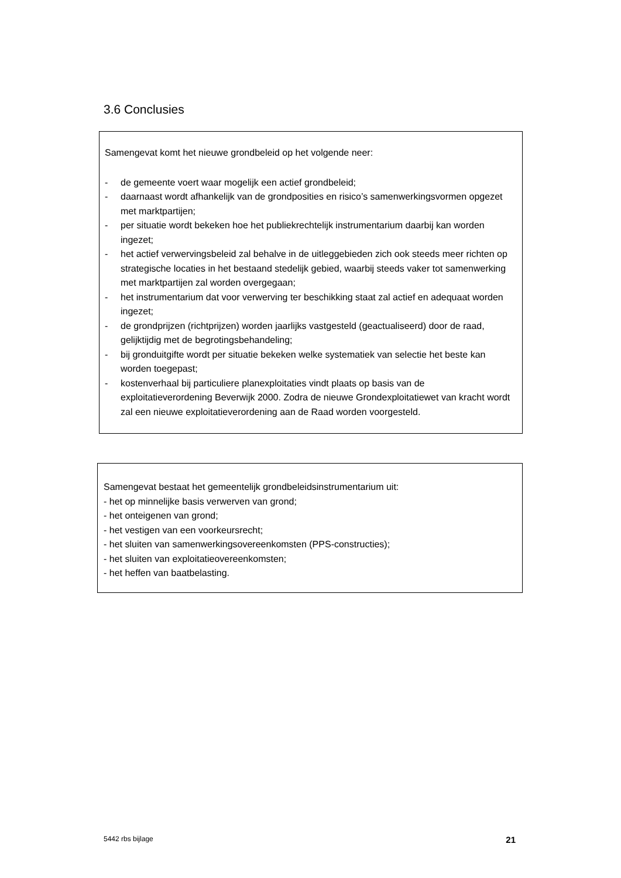3.6 Conclusies
Samengevat komt het nieuwe grondbeleid op het volgende neer:
- de gemeente voert waar mogelijk een actief grondbeleid;
- daarnaast wordt afhankelijk van de grondposities en risico’s samenwerkingsvormen opgezet met marktpartijen;
- per situatie wordt bekeken hoe het publiekrechtelijk instrumentarium daarbij kan worden ingezet;
- het actief verwervingsbeleid zal behalve in de uitleggebieden zich ook steeds meer richten op strategische locaties in het bestaand stedelijk gebied, waarbij steeds vaker tot samenwerking met marktpartijen zal worden overgegaan;
- het instrumentarium dat voor verwerving ter beschikking staat zal actief en adequaat worden ingezet;
- de grondprijzen (richtprijzen) worden jaarlijks vastgesteld (geactualiseerd) door de raad, gelijktijdig met de begrotingsbehandeling;
- bij gronduitgifte wordt per situatie bekeken welke systematiek van selectie het beste kan worden toegepast;
- kostenverhaal bij particuliere planexploitaties vindt plaats op basis van de exploitatieverordening Beverwijk 2000. Zodra de nieuwe Grondexploitatiewet van kracht wordt zal een nieuwe exploitatieverordening aan de Raad worden voorgesteld.
Samengevat bestaat het gemeentelijk grondbeleidsinstrumentarium uit:
- het op minnelijke basis verwerven van grond;
- het onteigenen van grond;
- het vestigen van een voorkeursrecht;
- het sluiten van samenwerkingsovereenkomsten (PPS-constructies);
- het sluiten van exploitatieovereenkomsten;
- het heffen van baatbelasting.
5442 rbs bijlage 21